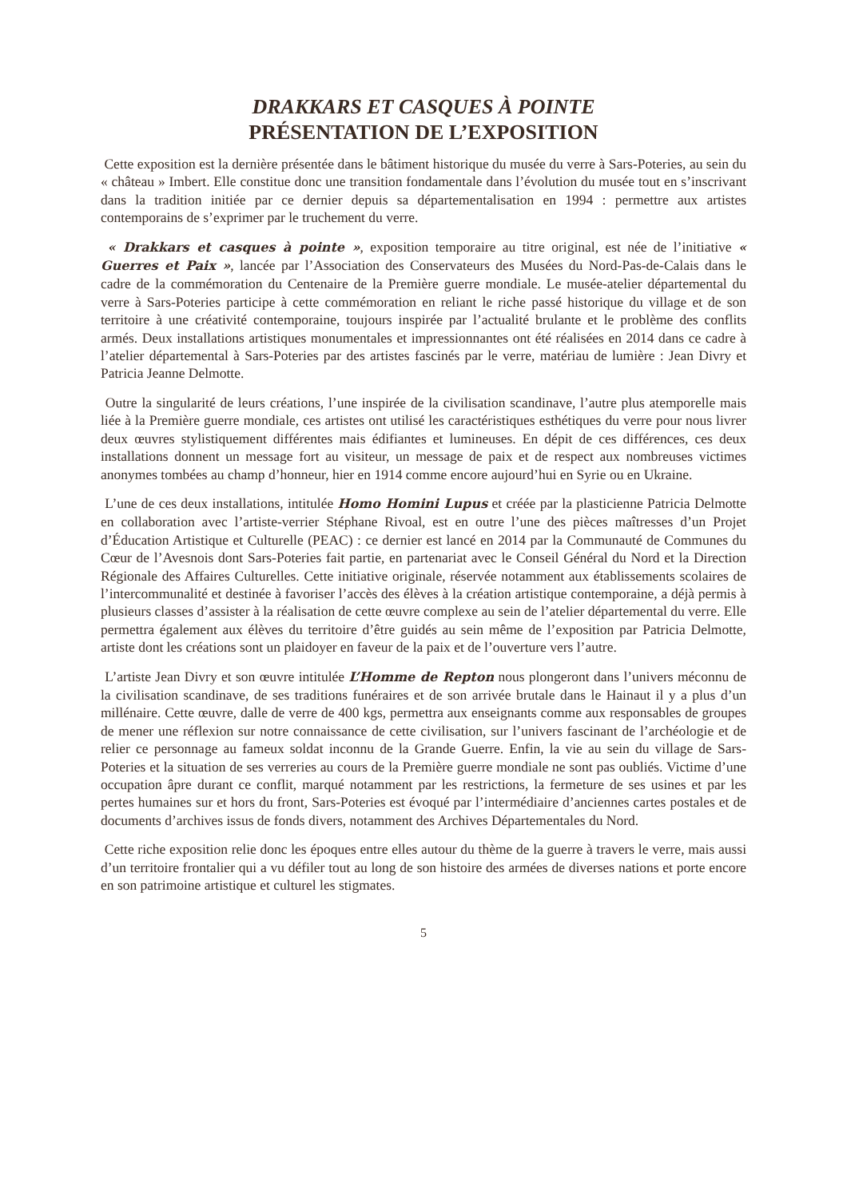DRAKKARS ET CASQUES À POINTE
PRÉSENTATION DE L’EXPOSITION
Cette exposition est la dernière présentée dans le bâtiment historique du musée du verre à Sars-Poteries, au sein du « château » Imbert. Elle constitue donc une transition fondamentale dans l’évolution du musée tout en s’inscrivant dans la tradition initiée par ce dernier depuis sa départementalisation en 1994 : permettre aux artistes contemporains de s’exprimer par le truchement du verre.
« Drakkars et casques à pointe », exposition temporaire au titre original, est née de l’initiative « Guerres et Paix », lancée par l’Association des Conservateurs des Musées du Nord-Pas-de-Calais dans le cadre de la commémoration du Centenaire de la Première guerre mondiale. Le musée-atelier départemental du verre à Sars-Poteries participe à cette commémoration en reliant le riche passé historique du village et de son territoire à une créativité contemporaine, toujours inspirée par l’actualité brulante et le problème des conflits armés. Deux installations artistiques monumentales et impressionnantes ont été réalisées en 2014 dans ce cadre à l’atelier départemental à Sars-Poteries par des artistes fascinés par le verre, matériau de lumière : Jean Divry et Patricia Jeanne Delmotte.
Outre la singularité de leurs créations, l’une inspirée de la civilisation scandinave, l’autre plus atemporelle mais liée à la Première guerre mondiale, ces artistes ont utilisé les caractéristiques esthétiques du verre pour nous livrer deux œuvres stylistiquement différentes mais édifiantes et lumineuses. En dépit de ces différences, ces deux installations donnent un message fort au visiteur, un message de paix et de respect aux nombreuses victimes anonymes tombées au champ d’honneur, hier en 1914 comme encore aujourd’hui en Syrie ou en Ukraine.
L’une de ces deux installations, intitulée Homo Homini Lupus et créée par la plasticienne Patricia Delmotte en collaboration avec l’artiste-verrier Stéphane Rivoal, est en outre l’une des pièces maîtresses d’un Projet d’Éducation Artistique et Culturelle (PEAC) : ce dernier est lancé en 2014 par la Communauté de Communes du Cœur de l’Avesnois dont Sars-Poteries fait partie, en partenariat avec le Conseil Général du Nord et la Direction Régionale des Affaires Culturelles. Cette initiative originale, réservée notamment aux établissements scolaires de l’intercommunalité et destinée à favoriser l’accès des élèves à la création artistique contemporaine, a déjà permis à plusieurs classes d’assister à la réalisation de cette œuvre complexe au sein de l’atelier départemental du verre. Elle permettra également aux élèves du territoire d’être guidés au sein même de l’exposition par Patricia Delmotte, artiste dont les créations sont un plaidoyer en faveur de la paix et de l’ouverture vers l’autre.
L’artiste Jean Divry et son œuvre intitulée L’Homme de Repton nous plongeront dans l’univers méconnu de la civilisation scandinave, de ses traditions funéraires et de son arrivée brutale dans le Hainaut il y a plus d’un millénaire. Cette œuvre, dalle de verre de 400 kgs, permettra aux enseignants comme aux responsables de groupes de mener une réflexion sur notre connaissance de cette civilisation, sur l’univers fascinant de l’archéologie et de relier ce personnage au fameux soldat inconnu de la Grande Guerre. Enfin, la vie au sein du village de Sars-Poteries et la situation de ses verreries au cours de la Première guerre mondiale ne sont pas oubliés. Victime d’une occupation âpre durant ce conflit, marqué notamment par les restrictions, la fermeture de ses usines et par les pertes humaines sur et hors du front, Sars-Poteries est évoqué par l’intermédiaire d’anciennes cartes postales et de documents d’archives issus de fonds divers, notamment des Archives Départementales du Nord.
Cette riche exposition relie donc les époques entre elles autour du thème de la guerre à travers le verre, mais aussi d’un territoire frontalier qui a vu défiler tout au long de son histoire des armées de diverses nations et porte encore en son patrimoine artistique et culturel les stigmates.
5